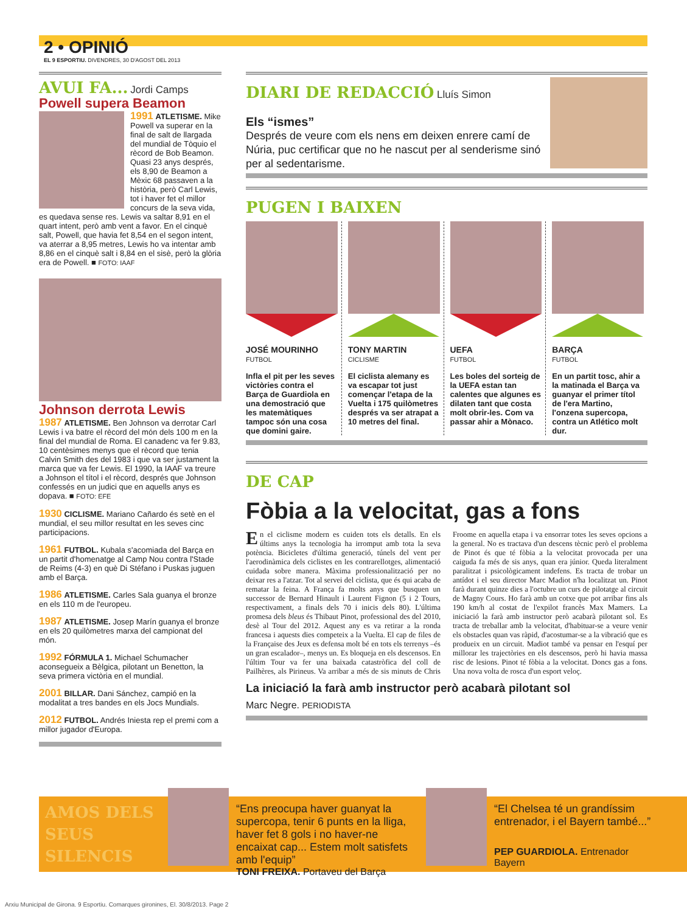2 • OPINIÓ
EL 9 ESPORTIU. DIVENDRES, 30 D'AGOST DEL 2013
AVUI FA... Jordi Camps
Powell supera Beamon
1991 ATLETISME. Mike Powell va superar en la final de salt de llargada del mundial de Tòquio el rècord de Bob Beamon. Quasi 23 anys després, els 8,90 de Beamon a Mèxic 68 passaven a la història, però Carl Lewis, tot i haver fet el millor concurs de la seva vida, es quedava sense res. Lewis va saltar 8,91 en el quart intent, però amb vent a favor. En el cinquè salt, Powell, que havia fet 8,54 en el segon intent, va aterrar a 8,95 metres, Lewis ho va intentar amb 8,86 en el cinquè salt i 8,84 en el sisè, però la glòria era de Powell. ■ FOTO: IAAF
Johnson derrota Lewis
1987 ATLETISME. Ben Johnson va derrotar Carl Lewis i va batre el rècord del món dels 100 m en la final del mundial de Roma. El canadenc va fer 9.83, 10 centèsimes menys que el rècord que tenia Calvin Smith des del 1983 i que va ser justament la marca que va fer Lewis. El 1990, la IAAF va treure a Johnson el títol i el rècord, després que Johnson confessés en un judici que en aquells anys es dopava. ■ FOTO: EFE
1930 CICLISME. Mariano Cañardo és setè en el mundial, el seu millor resultat en les seves cinc participacions.
1961 FUTBOL. Kubala s'acomiada del Barça en un partit d'homenatge al Camp Nou contra l'Stade de Reims (4-3) en què Di Stéfano i Puskas juguen amb el Barça.
1986 ATLETISME. Carles Sala guanya el bronze en els 110 m de l'europeu.
1987 ATLETISME. Josep Marín guanya el bronze en els 20 quilòmetres marxa del campionat del món.
1992 FÓRMULA 1. Michael Schumacher aconsegueix a Bèlgica, pilotant un Benetton, la seva primera victòria en el mundial.
2001 BILLAR. Dani Sánchez, campió en la modalitat a tres bandes en els Jocs Mundials.
2012 FUTBOL. Andrés Iniesta rep el premi com a millor jugador d'Europa.
DIARI DE REDACCIÓ Lluís Simon
Els “ismes”
Després de veure com els nens em deixen enrere camí de Núria, puc certificar que no he nascut per al senderisme sinó per al sedentarisme.
PUGEN I BAIXEN
JOSÉ MOURINHO
FUTBOL
Infla el pit per les seves victòries contra el Barça de Guardiola en una demostració que les matemàtiques tampoc són una cosa que domini gaire.
TONY MARTIN
CICLISME
El ciclista alemany es va escapar tot just començar l'etapa de la Vuelta i 175 quilòmetres després va ser atrapat a 10 metres del final.
UEFA
FUTBOL
Les boles del sorteig de la UEFA estan tan calentes que algunes es dilaten tant que costa molt obrir-les. Com va passar ahir a Mònaco.
BARÇA
FUTBOL
En un partit tosc, ahir a la matinada el Barça va guanyar el primer títol de l'era Martino, l'onzena supercopa, contra un Atlético molt dur.
DE CAP
Fòbia a la velocitat, gas a fons
En el ciclisme modern es cuiden tots els detalls. En els últims anys la tecnologia ha irromput amb tota la seva potència. Bicicletes d'última generació, túnels del vent per l'aerodinàmica dels ciclistes en les contrarellotges, alimentació cuidada sobre manera. Màxima professionalització per no deixar res a l'atzar. Tot al servei del ciclista, que és qui acaba de rematar la feina. A França fa molts anys que busquen un successor de Bernard Hinault i Laurent Fignon (5 i 2 Tours, respectivament, a finals dels 70 i inicis dels 80). L'última promesa dels bleus és Thibaut Pinot, professional des del 2010, desè al Tour del 2012. Aquest any es va retirar a la ronda francesa i aquests dies competeix a la Vuelta. El cap de files de la Française des Jeux es defensa molt bé en tots els terrenys –és un gran escalador–, menys un. Es bloqueja en els descensos. En l'últim Tour va fer una baixada catastròfica del coll de Pailhères, als Pirineus. Va arribar a més de sis minuts de Chris Froome en aquella etapa i va ensorrar totes les seves opcions a la general. No es tractava d'un descens tècnic però el problema de Pinot és que té fòbia a la velocitat provocada per una caiguda fa més de sis anys, quan era júnior. Queda literalment paralitzat i psicològicament indefens. Es tracta de trobar un antídot i el seu director Marc Madiot n'ha localitzat un. Pinot farà durant quinze dies a l'octubre un curs de pilotatge al circuit de Magny Cours. Ho farà amb un cotxe que pot arribar fins als 190 km/h al costat de l'expilot francès Max Mamers. La iniciació la farà amb instructor però acabarà pilotant sol. Es tracta de treballar amb la velocitat, d'habituar-se a veure venir els obstacles quan vas ràpid, d'acostumar-se a la vibració que es produeix en un circuit. Madiot també va pensar en l'esquí per millorar les trajectòries en els descensos, però hi havia massa risc de lesions. Pinot té fòbia a la velocitat. Doncs gas a fons. Una nova volta de rosca d'un esport veloç.
La iniciació la farà amb instructor però acabarà pilotant sol
Marc Negre. PERIODISTA
AMOS DELS SEUS SILENCIS
“Ens preocupa haver guanyat la supercopa, tenir 6 punts en la lliga, haver fet 8 gols i no haver-ne encaixat cap... Estem molt satisfets amb l'equip”
TONI FREIXA. Portaveu del Barça
“El Chelsea té un grandíssim entrenador, i el Bayern també...”
PEP GUARDIOLA. Entrenador Bayern
Arxiu Municipal de Girona. 9 Esportiu. Comarques gironines, El. 30/8/2013. Page 2